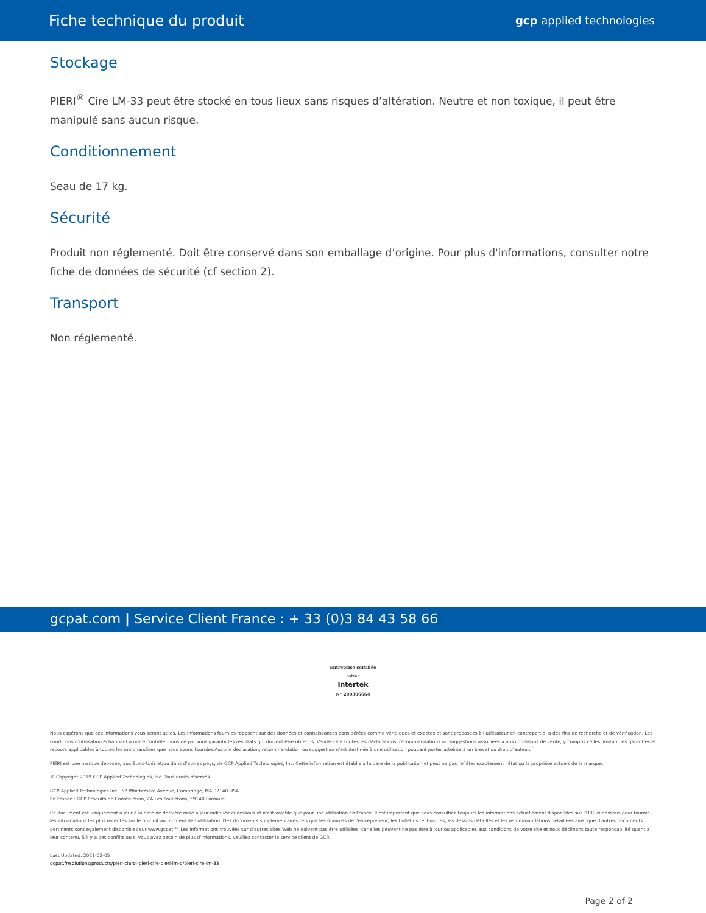Fiche technique du produit gcp applied technologies
Stockage
PIERI<sup>®</sup> Cire LM-33 peut être stocké en tous lieux sans risques d’altération. Neutre et non toxique, il peut être manipulé sans aucun risque.
Conditionnement
Seau de 17 kg.
Sécurité
Produit non réglementé. Doit être conservé dans son emballage d’origine. Pour plus d'informations, consulter notre fiche de données de sécurité (cf section 2).
Transport
Non réglementé.
gcpat.com | Service Client France : + 33 (0)3 84 43 58 66
Entreprise certifiée
cofrac
Intertek
N° 200306664
Nous espérons que ces informations vous seront utiles. Les informations fournies reposent sur des données et connaissances considérées comme véridiques et exactes et sont proposées à l'utilisateur en contrepartie, à des fins de recherche et de vérification. Les conditions d’utilisation échappant à notre contrôle, nous ne pouvons garantir les résultats qui doivent être obtenus. Veuillez lire toutes les déclarations, recommandations ou suggestions associées à nos conditions de vente, y compris celles limitant les garanties et recours applicables à toutes les marchandises que nous avons fournies.Aucune déclaration, recommandation ou suggestion n’est destinée à une utilisation pouvant porter atteinte à un brevet ou droit d’auteur.
PIERI est une marque déposée, aux Etats-Unis et/ou dans d’autres pays, de GCP Applied Technologies, Inc. Cette information est établie à la date de la publication et peut ne pas refléter exactement l'état ou la propriété actuels de la marque.
© Copyright 2019 GCP Applied Technologies, Inc. Tous droits réservés
GCP Applied Technologies Inc., 62 Whittemore Avenue, Cambridge, MA 02140 USA.
En France : GCP Produits de Construction, ZA Les Foulletons, 39140 Larnaud.
Ce document est uniquement à jour à la date de dernière mise à jour indiquée ci-dessous et n'est valable que pour une utilisation en France. Il est important que vous consultiez toujours les informations actuellement disponibles sur l'URL ci-dessous pour fournir les informations les plus récentes sur le produit au moment de l'utilisation. Des documents supplémentaires tels que les manuels de l'entrepreneur, les bulletins techniques, les dessins détaillés et les recommandations détaillées ainsi que d'autres documents pertinents sont également disponibles sur www.gcpat.fr. Les informations trouvées sur d'autres sites Web ne doivent pas être utilisées, car elles peuvent ne pas être à jour ou applicables aux conditions de votre site et nous déclinons toute responsabilité quant à leur contenu. S'il y a des conflits ou si vous avez besoin de plus d'informations, veuillez contacter le service client de GCP.
Last Updated: 2021-02-05
gcpat.fr/solutions/products/pieri-clarol-pieri-cire-pieri-lm-b/pieri-cire-lm-33
Page 2 of 2